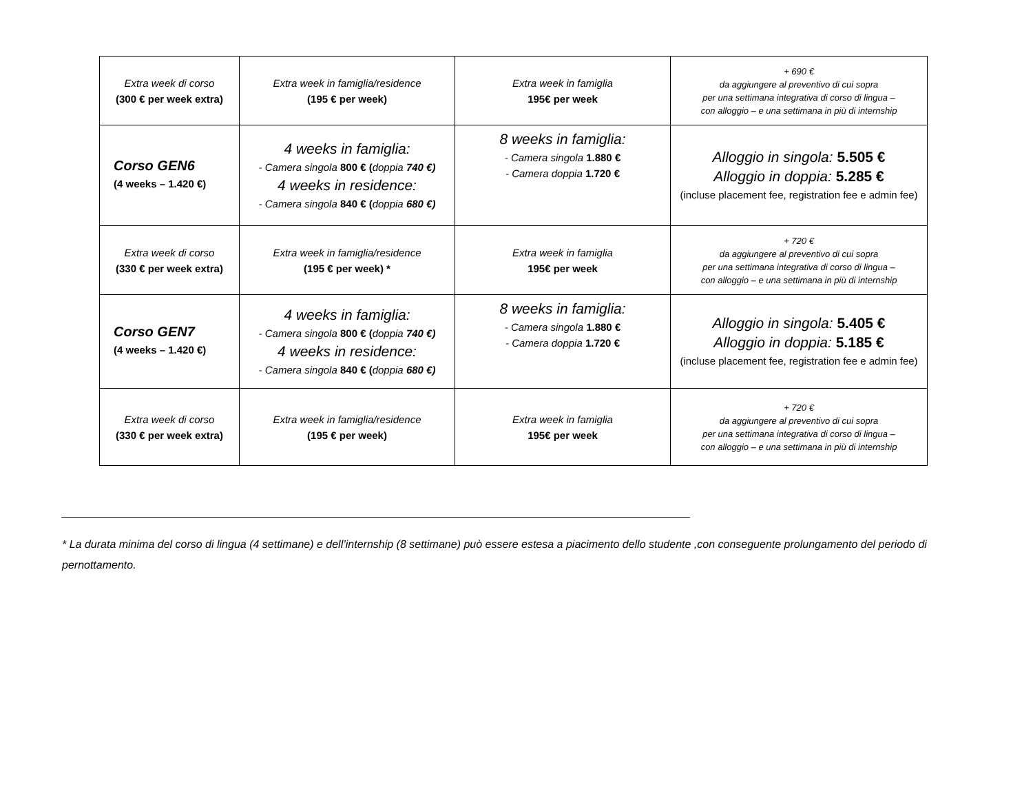| Extra week di corso (300 € per week extra) | Extra week in famiglia/residence (195 € per week) | Extra week in famiglia 195€ per week | + 690 € da aggiungere al preventivo di cui sopra per una settimana integrativa di corso di lingua – con alloggio – e una settimana in più di internship |
| Corso GEN6 (4 weeks – 1.420 €) | 4 weeks in famiglia: - Camera singola 800 € ( doppia 740 €) 4 weeks in residence: - Camera singola 840 € ( doppia 680 €) | 8 weeks in famiglia: - Camera singola 1.880 € - Camera doppia 1.720 € | Alloggio in singola: 5.505 € Alloggio in doppia: 5.285 € (incluse placement fee, registration fee e admin fee) |
| Extra week di corso (330 € per week extra) | Extra week in famiglia/residence (195 € per week) * | Extra week in famiglia 195€ per week | + 720 € da aggiungere al preventivo di cui sopra per una settimana integrativa di corso di lingua – con alloggio – e una settimana in più di internship |
| Corso GEN7 (4 weeks – 1.420 €) | 4 weeks in famiglia: - Camera singola 800 € ( doppia 740 €) 4 weeks in residence: - Camera singola 840 € ( doppia 680 €) | 8 weeks in famiglia: - Camera singola 1.880 € - Camera doppia 1.720 € | Alloggio in singola: 5.405 € Alloggio in doppia: 5.185 € (incluse placement fee, registration fee e admin fee) |
| Extra week di corso (330 € per week extra) | Extra week in famiglia/residence (195 € per week) | Extra week in famiglia 195€ per week | + 720 € da aggiungere al preventivo di cui sopra per una settimana integrativa di corso di lingua – con alloggio – e una settimana in più di internship |
* La durata minima del corso di lingua (4 settimane) e dell’internship (8 settimane) può essere estesa a piacimento dello studente ,con conseguente prolungamento del periodo di pernottamento.